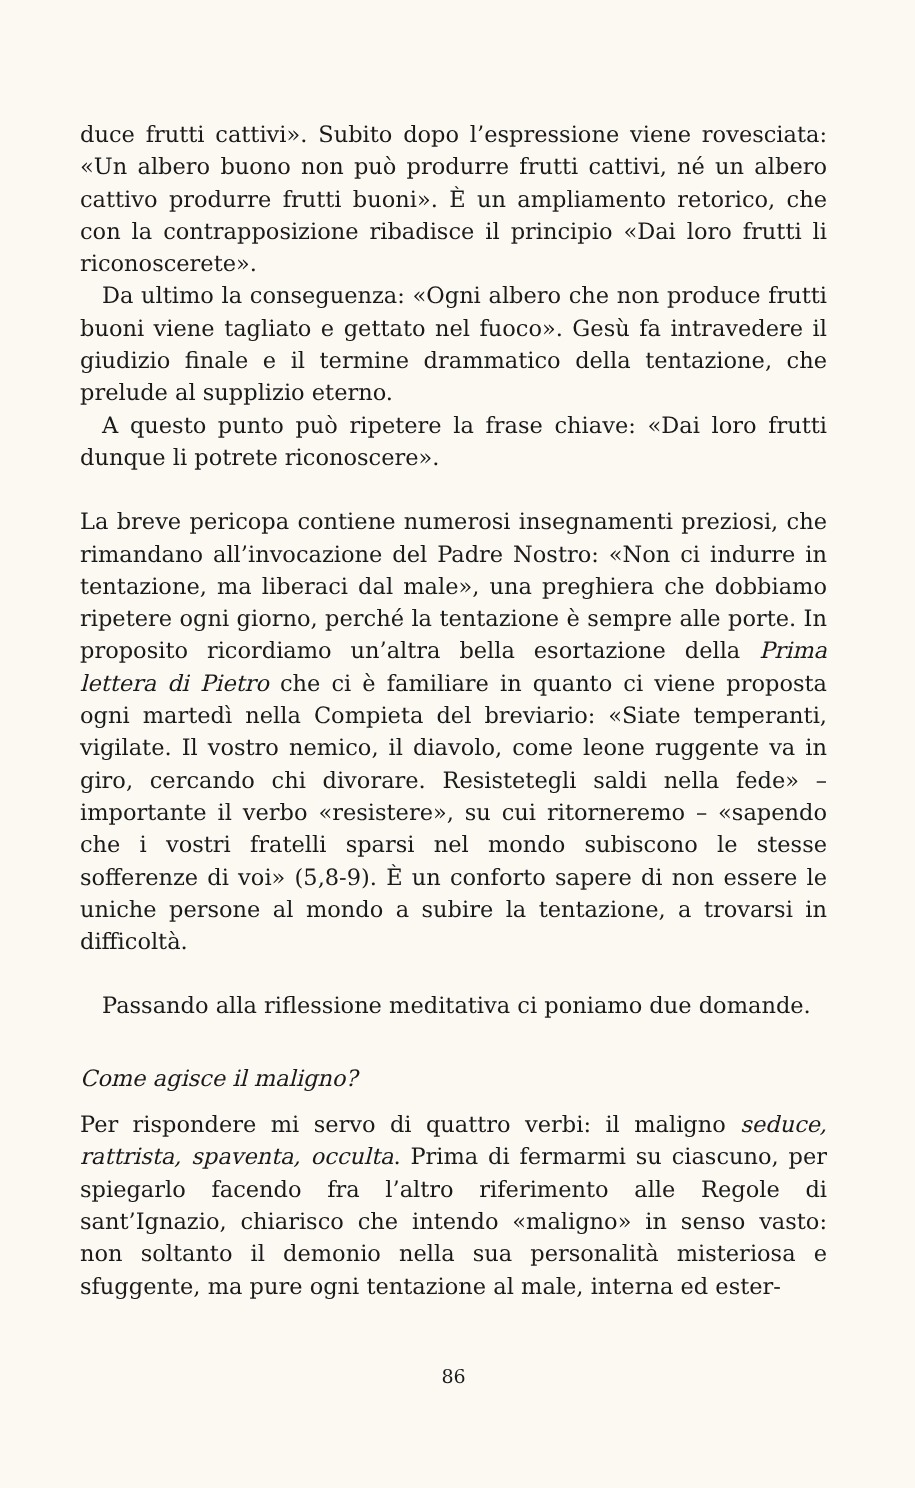duce frutti cattivi». Subito dopo l’espressione viene rovesciata: «Un albero buono non può produrre frutti cattivi, né un albero cattivo produrre frutti buoni». È un ampliamento retorico, che con la contrapposizione ribadisce il principio «Dai loro frutti li riconoscerete».
Da ultimo la conseguenza: «Ogni albero che non produce frutti buoni viene tagliato e gettato nel fuoco». Gesù fa intravedere il giudizio finale e il termine drammatico della tentazione, che prelude al supplizio eterno.
A questo punto può ripetere la frase chiave: «Dai loro frutti dunque li potrete riconoscere».
La breve pericopa contiene numerosi insegnamenti preziosi, che rimandano all’invocazione del Padre Nostro: «Non ci indurre in tentazione, ma liberaci dal male», una preghiera che dobbiamo ripetere ogni giorno, perché la tentazione è sempre alle porte. In proposito ricordiamo un’altra bella esortazione della Prima lettera di Pietro che ci è familiare in quanto ci viene proposta ogni martedì nella Compieta del breviario: «Siate temperanti, vigilate. Il vostro nemico, il diavolo, come leone ruggente va in giro, cercando chi divorare. Resistetegli saldi nella fede» – importante il verbo «resistere», su cui ritorneremo – «sapendo che i vostri fratelli sparsi nel mondo subiscono le stesse sofferenze di voi» (5,8-9). È un conforto sapere di non essere le uniche persone al mondo a subire la tentazione, a trovarsi in difficoltà.
Passando alla riflessione meditativa ci poniamo due domande.
Come agisce il maligno?
Per rispondere mi servo di quattro verbi: il maligno seduce, rattrista, spaventa, occulta. Prima di fermarmi su ciascuno, per spiegarlo facendo fra l’altro riferimento alle Regole di sant’Ignazio, chiarisco che intendo «maligno» in senso vasto: non soltanto il demonio nella sua personalità misteriosa e sfuggente, ma pure ogni tentazione al male, interna ed ester-
86